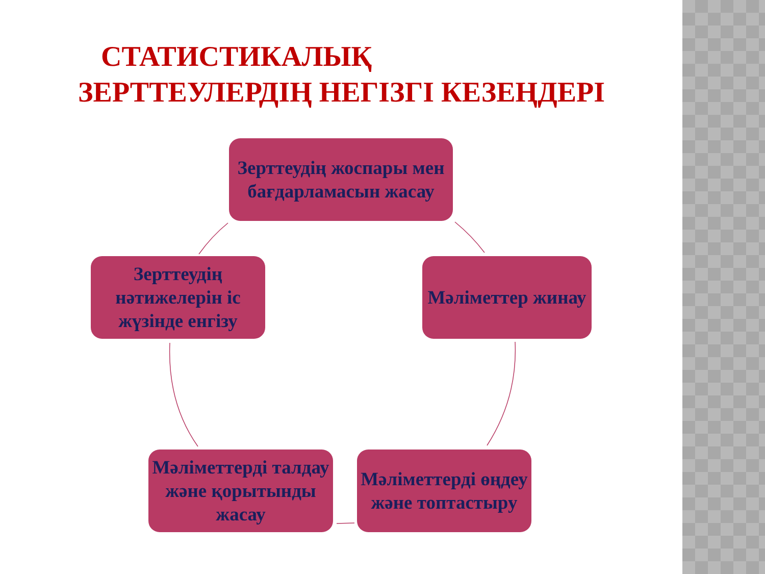СТАТИСТИКАЛЫҚ
ЗЕРТТЕУЛЕРДІҢ НЕГІЗГІ КЕЗЕҢДЕРІ
Зерттеудің жоспары мен бағдарламасын жасау
Мәліметтер жинау
Мәліметтерді өңдеу және топтастыру
Мәліметтерді талдау және қорытынды жасау
Зерттеудің нәтижелерін іс жүзінде енгізу